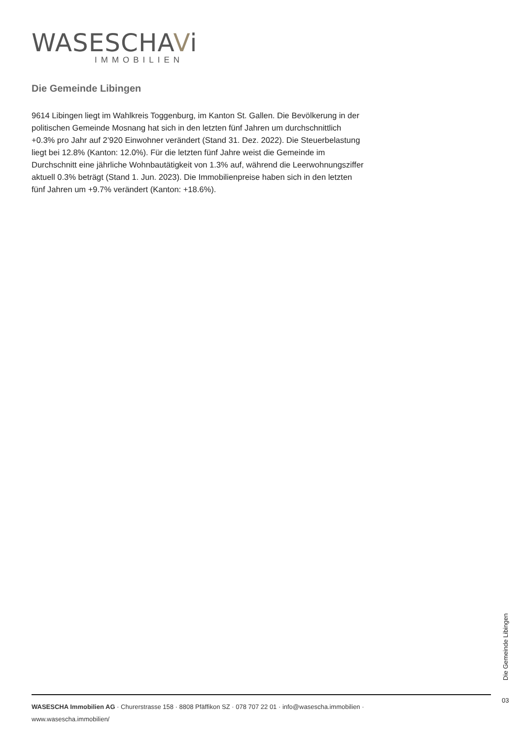WASESCHAVi
IMMOBILIEN
Die Gemeinde Libingen
9614 Libingen liegt im Wahlkreis Toggenburg, im Kanton St. Gallen. Die Bevölkerung in der politischen Gemeinde Mosnang hat sich in den letzten fünf Jahren um durchschnittlich +0.3% pro Jahr auf 2’920 Einwohner verändert (Stand 31. Dez. 2022). Die Steuerbelastung liegt bei 12.8% (Kanton: 12.0%). Für die letzten fünf Jahre weist die Gemeinde im Durchschnitt eine jährliche Wohnbautätigkeit von 1.3% auf, während die Leerwohnungsziffer aktuell 0.3% beträgt (Stand 1. Jun. 2023). Die Immobilienpreise haben sich in den letzten fünf Jahren um +9.7% verändert (Kanton: +18.6%).
Die Gemeinde Libingen
03
WASESCHA Immobilien AG · Churerstrasse 158 · 8808 Pfäffikon SZ · 078 707 22 01 · info@wasescha.immobilien ·
www.wasescha.immobilien/